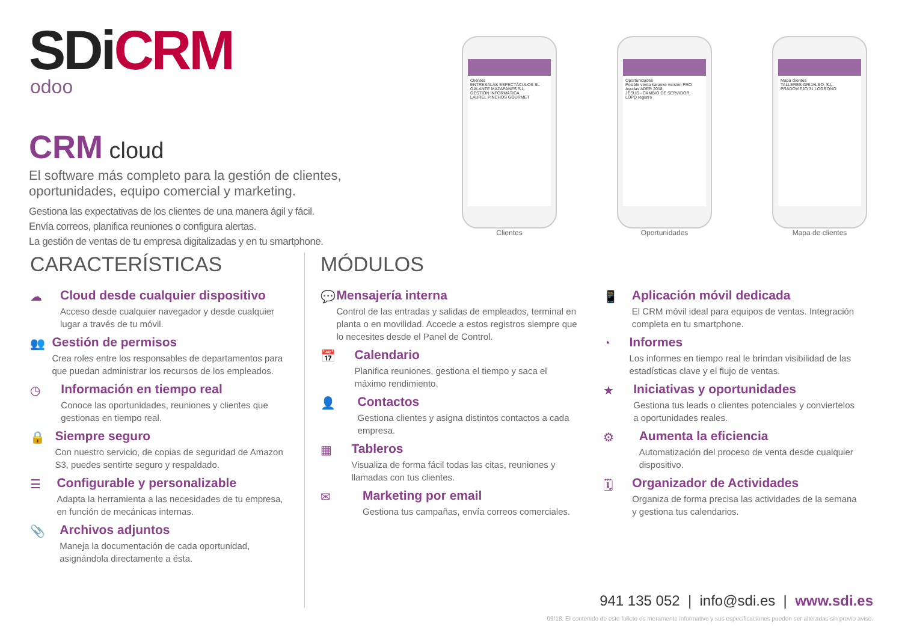SDiCRM
odoo
CRM cloud
El software más completo para la gestión de clientes, oportunidades, equipo comercial y marketing.
Gestiona las expectativas de los clientes de una manera ágil y fácil.
Envía correos, planifica reuniones o configura alertas.
La gestión de ventas de tu empresa digitalizadas y en tu smartphone.
Clientes
ENTRESALAS ESPECTÁCULOS SL
GALANTE MAZAPANES S.L.
GESTIÓN INFORMÁTICA
LAUREL PINCHOS GOURMET
Clientes
Oportunidades
Posible venta karaoke versión PRO
Ayudas ADER 2018
JESUS - CAMBIO DE SERVIDOR
LOPD registro
Oportunidades
Mapa clientes
TALLERES GRIJALBO, S.L.
PRADOVIEJO 31 LOGROÑO
Mapa de clientes
CARACTERÍSTICAS
☁ Cloud desde cualquier dispositivo
Acceso desde cualquier navegador y desde cualquier lugar a través de tu móvil.
👥 Gestión de permisos
Crea roles entre los responsables de departamentos para que puedan administrar los recursos de los empleados.
◷ Información en tiempo real
Conoce las oportunidades, reuniones y clientes que gestionas en tiempo real.
🔒 Siempre seguro
Con nuestro servicio, de copias de seguridad de Amazon S3, puedes sentirte seguro y respaldado.
☰ Configurable y personalizable
Adapta la herramienta a las necesidades de tu empresa, en función de mecánicas internas.
📎 Archivos adjuntos
Maneja la documentación de cada oportunidad, asignándola directamente a ésta.
MÓDULOS
💬 Mensajería interna
Control de las entradas y salidas de empleados, terminal en planta o en movilidad. Accede a estos registros siempre que lo necesites desde el Panel de Control.
📅 Calendario
Planifica reuniones, gestiona el tiempo y saca el máximo rendimiento.
👤 Contactos
Gestiona clientes y asigna distintos contactos a cada empresa.
▦ Tableros
Visualiza de forma fácil todas las citas, reuniones y llamadas con tus clientes.
✉ Marketing por email
Gestiona tus campañas, envía correos comerciales.
📱 Aplicación móvil dedicada
El CRM móvil ideal para equipos de ventas. Integración completa en tu smartphone.
◔ Informes
Los informes en tiempo real le brindan visibilidad de las estadísticas clave y el flujo de ventas.
★ Iniciativas y oportunidades
Gestiona tus leads o clientes potenciales y conviertelos a oportunidades reales.
⚙ Aumenta la eficiencia
Automatización del proceso de venta desde cualquier dispositivo.
🗓 Organizador de Actividades
Organiza de forma precisa las actividades de la semana y gestiona tus calendarios.
941 135 052 | info@sdi.es | www.sdi.es
09/18. El contenido de este folleto es meramente informativo y sus especificaciones pueden ser alteradas sin previo aviso.